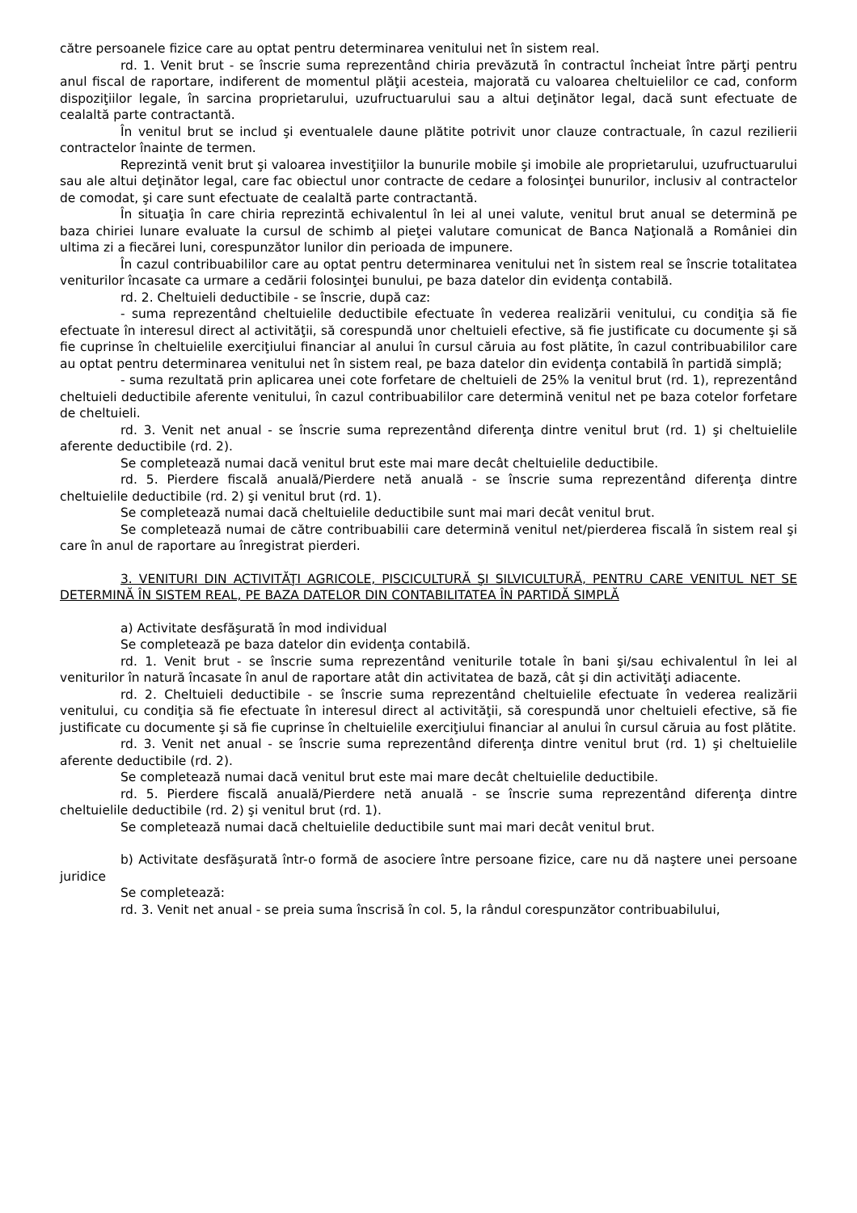către persoanele fizice care au optat pentru determinarea venitului net în sistem real.
rd. 1. Venit brut - se înscrie suma reprezentând chiria prevăzută în contractul încheiat între părţi pentru anul fiscal de raportare, indiferent de momentul plăţii acesteia, majorată cu valoarea cheltuielilor ce cad, conform dispoziţiilor legale, în sarcina proprietarului, uzufructuarului sau a altui deţinător legal, dacă sunt efectuate de cealaltă parte contractantă.
În venitul brut se includ şi eventualele daune plătite potrivit unor clauze contractuale, în cazul rezilierii contractelor înainte de termen.
Reprezintă venit brut şi valoarea investiţiilor la bunurile mobile şi imobile ale proprietarului, uzufructuarului sau ale altui deţinător legal, care fac obiectul unor contracte de cedare a folosinţei bunurilor, inclusiv al contractelor de comodat, şi care sunt efectuate de cealaltă parte contractantă.
În situaţia în care chiria reprezintă echivalentul în lei al unei valute, venitul brut anual se determină pe baza chiriei lunare evaluate la cursul de schimb al pieţei valutare comunicat de Banca Naţională a României din ultima zi a fiecărei luni, corespunzător lunilor din perioada de impunere.
În cazul contribuabililor care au optat pentru determinarea venitului net în sistem real se înscrie totalitatea veniturilor încasate ca urmare a cedării folosinţei bunului, pe baza datelor din evidenţa contabilă.
rd. 2. Cheltuieli deductibile - se înscrie, după caz:
- suma reprezentând cheltuielile deductibile efectuate în vederea realizării venitului, cu condiţia să fie efectuate în interesul direct al activităţii, să corespundă unor cheltuieli efective, să fie justificate cu documente şi să fie cuprinse în cheltuielile exerciţiului financiar al anului în cursul căruia au fost plătite, în cazul contribuabililor care au optat pentru determinarea venitului net în sistem real, pe baza datelor din evidenţa contabilă în partidă simplă;
- suma rezultată prin aplicarea unei cote forfetare de cheltuieli de 25% la venitul brut (rd. 1), reprezentând cheltuieli deductibile aferente venitului, în cazul contribuabililor care determină venitul net pe baza cotelor forfetare de cheltuieli.
rd. 3. Venit net anual - se înscrie suma reprezentând diferenţa dintre venitul brut (rd. 1) şi cheltuielile aferente deductibile (rd. 2).
Se completează numai dacă venitul brut este mai mare decât cheltuielile deductibile.
rd. 5. Pierdere fiscală anuală/Pierdere netă anuală - se înscrie suma reprezentând diferenţa dintre cheltuielile deductibile (rd. 2) şi venitul brut (rd. 1).
Se completează numai dacă cheltuielile deductibile sunt mai mari decât venitul brut.
Se completează numai de către contribuabilii care determină venitul net/pierderea fiscală în sistem real şi care în anul de raportare au înregistrat pierderi.
3. VENITURI DIN ACTIVITĂŢI AGRICOLE, PISCICULTURĂ ŞI SILVICULTURĂ, PENTRU CARE VENITUL NET SE DETERMINĂ ÎN SISTEM REAL, PE BAZA DATELOR DIN CONTABILITATEA ÎN PARTIDĂ SIMPLĂ
a) Activitate desfăşurată în mod individual
Se completează pe baza datelor din evidenţa contabilă.
rd. 1. Venit brut - se înscrie suma reprezentând veniturile totale în bani şi/sau echivalentul în lei al veniturilor în natură încasate în anul de raportare atât din activitatea de bază, cât şi din activităţi adiacente.
rd. 2. Cheltuieli deductibile - se înscrie suma reprezentând cheltuielile efectuate în vederea realizării venitului, cu condiţia să fie efectuate în interesul direct al activităţii, să corespundă unor cheltuieli efective, să fie justificate cu documente şi să fie cuprinse în cheltuielile exerciţiului financiar al anului în cursul căruia au fost plătite.
rd. 3. Venit net anual - se înscrie suma reprezentând diferenţa dintre venitul brut (rd. 1) şi cheltuielile aferente deductibile (rd. 2).
Se completează numai dacă venitul brut este mai mare decât cheltuielile deductibile.
rd. 5. Pierdere fiscală anuală/Pierdere netă anuală - se înscrie suma reprezentând diferenţa dintre cheltuielile deductibile (rd. 2) şi venitul brut (rd. 1).
Se completează numai dacă cheltuielile deductibile sunt mai mari decât venitul brut.
b) Activitate desfăşurată într-o formă de asociere între persoane fizice, care nu dă naştere unei persoane juridice
Se completează:
rd. 3. Venit net anual - se preia suma înscrisă în col. 5, la rândul corespunzător contribuabilului,